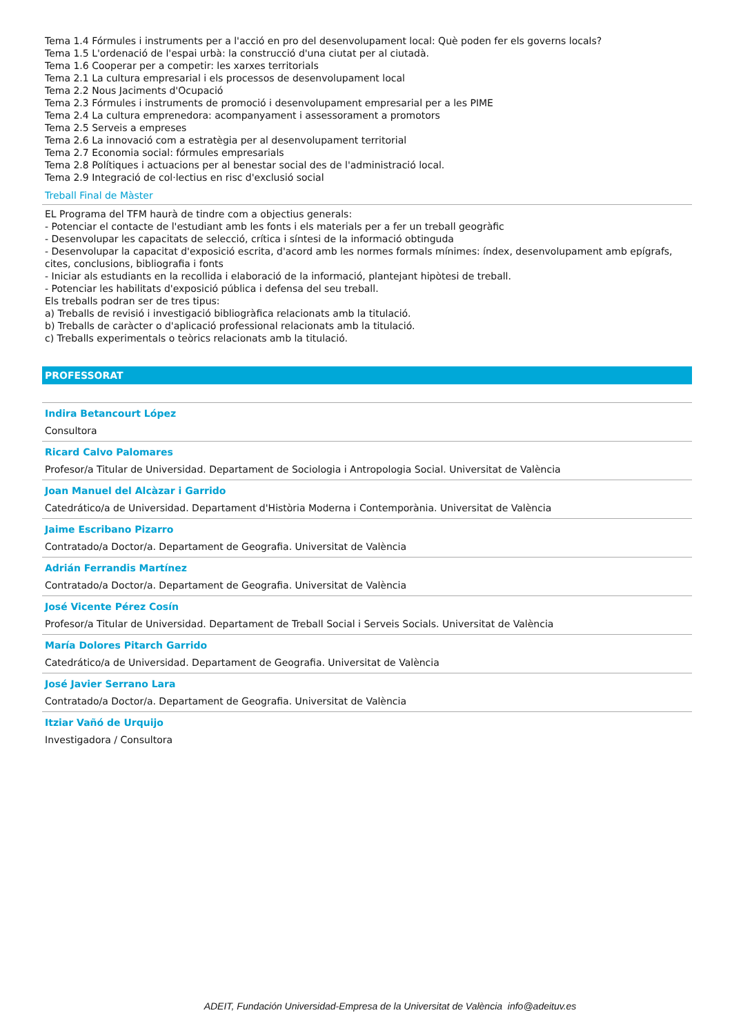Tema 1.4 Fórmules i instruments per a l'acció en pro del desenvolupament local: Què poden fer els governs locals?
Tema 1.5 L'ordenació de l'espai urbà: la construcció d'una ciutat per al ciutadà.
Tema 1.6 Cooperar per a competir: les xarxes territorials
Tema 2.1 La cultura empresarial i els processos de desenvolupament local
Tema 2.2 Nous Jaciments d'Ocupació
Tema 2.3 Fórmules i instruments de promoció i desenvolupament empresarial per a les PIME
Tema 2.4 La cultura emprenedora: acompanyament i assessorament a promotors
Tema 2.5 Serveis a empreses
Tema 2.6 La innovació com a estratègia per al desenvolupament territorial
Tema 2.7 Economia social: fórmules empresarials
Tema 2.8 Polítiques i actuacions per al benestar social des de l'administració local.
Tema 2.9 Integració de col·lectius en risc d'exclusió social
Treball Final de Màster
EL Programa del TFM haurà de tindre com a objectius generals:
- Potenciar el contacte de l'estudiant amb les fonts i els materials per a fer un treball geogràfic
- Desenvolupar les capacitats de selecció, crítica i síntesi de la informació obtinguda
- Desenvolupar la capacitat d'exposició escrita, d'acord amb les normes formals mínimes: índex, desenvolupament amb epígrafs, cites, conclusions, bibliografia i fonts
- Iniciar als estudiants en la recollida i elaboració de la informació, plantejant hipòtesi de treball.
- Potenciar les habilitats d'exposició pública i defensa del seu treball.
Els treballs podran ser de tres tipus:
a) Treballs de revisió i investigació bibliogràfica relacionats amb la titulació.
b) Treballs de caràcter o d'aplicació professional relacionats amb la titulació.
c) Treballs experimentals o teòrics relacionats amb la titulació.
PROFESSORAT
Indira Betancourt López
Consultora
Ricard Calvo Palomares
Profesor/a Titular de Universidad. Departament de Sociologia i Antropologia Social. Universitat de València
Joan Manuel del Alcàzar i Garrido
Catedrático/a de Universidad. Departament d'Història Moderna i Contemporània. Universitat de València
Jaime Escribano Pizarro
Contratado/a Doctor/a. Departament de Geografia. Universitat de València
Adrián Ferrandis Martínez
Contratado/a Doctor/a. Departament de Geografia. Universitat de València
José Vicente Pérez Cosín
Profesor/a Titular de Universidad. Departament de Treball Social i Serveis Socials. Universitat de València
María Dolores Pitarch Garrido
Catedrático/a de Universidad. Departament de Geografia. Universitat de València
José Javier Serrano Lara
Contratado/a Doctor/a. Departament de Geografia. Universitat de València
Itziar Vañó de Urquijo
Investigadora / Consultora
ADEIT, Fundación Universidad-Empresa de la Universitat de València info@adeituv.es